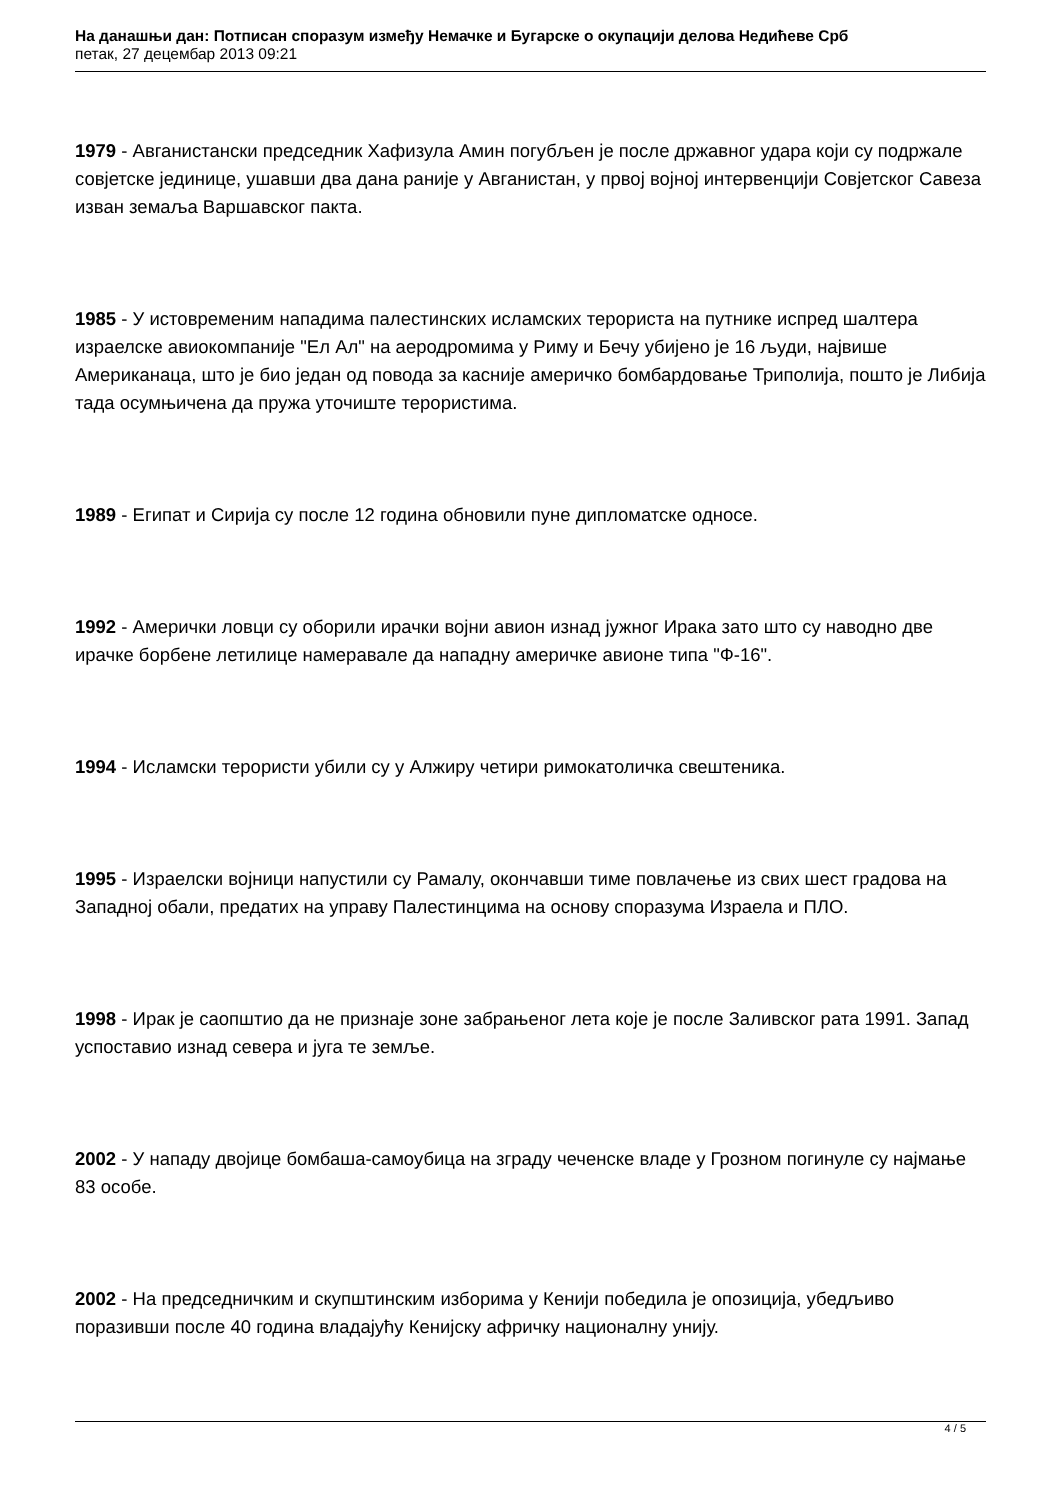На данашњи дан: Потписан споразум између Немачке и Бугарске о окупацији делова Недићеве Срб
петак, 27 децембар 2013 09:21
1979 - Авганистански председник Хафизула Амин погубљен је после државног удара који су подржале совјетске јединице, ушавши два дана раније у Авганистан, у првој војној интервенцији Совјетског Савеза изван земаља Варшавског пакта.
1985 - У истовременим нападима палестинских исламских терориста на путнике испред шалтера израелске авиокомпаније "Ел Ал" на аеродромима у Риму и Бечу убијено је 16 људи, највише Американаца, што је био један од повода за касније америчко бомбардовање Триполија, пошто је Либија тада осумњичена да пружа уточиште терористима.
1989 - Египат и Сирија су после 12 година обновили пуне дипломатске односе.
1992 - Амерички ловци су оборили ирачки војни авион изнад јужног Ирака зато што су наводно две ирачке борбене летилице намеравале да нападну америчке авионе типа "Ф-16".
1994 - Исламски терористи убили су у Алжиру четири римокатоличка свештеника.
1995 - Израелски војници напустили су Рамалу, окончавши тиме повлачење из свих шест градова на Западној обали, предатих на управу Палестинцима на основу споразума Израела и ПЛО.
1998 - Ирак је саопштио да не признаје зоне забрањеног лета које је после Заливског рата 1991. Запад успоставио изнад севера и југа те земље.
2002 - У нападу двојице бомбаша-самоубица на зграду чеченске владе у Грозном погинуле су најмање 83 особе.
2002 - На председничким и скупштинским изборима у Кенији победила је опозиција, убедљиво поразивши после 40 година владајућу Кенијску афричку националну унију.
4 / 5